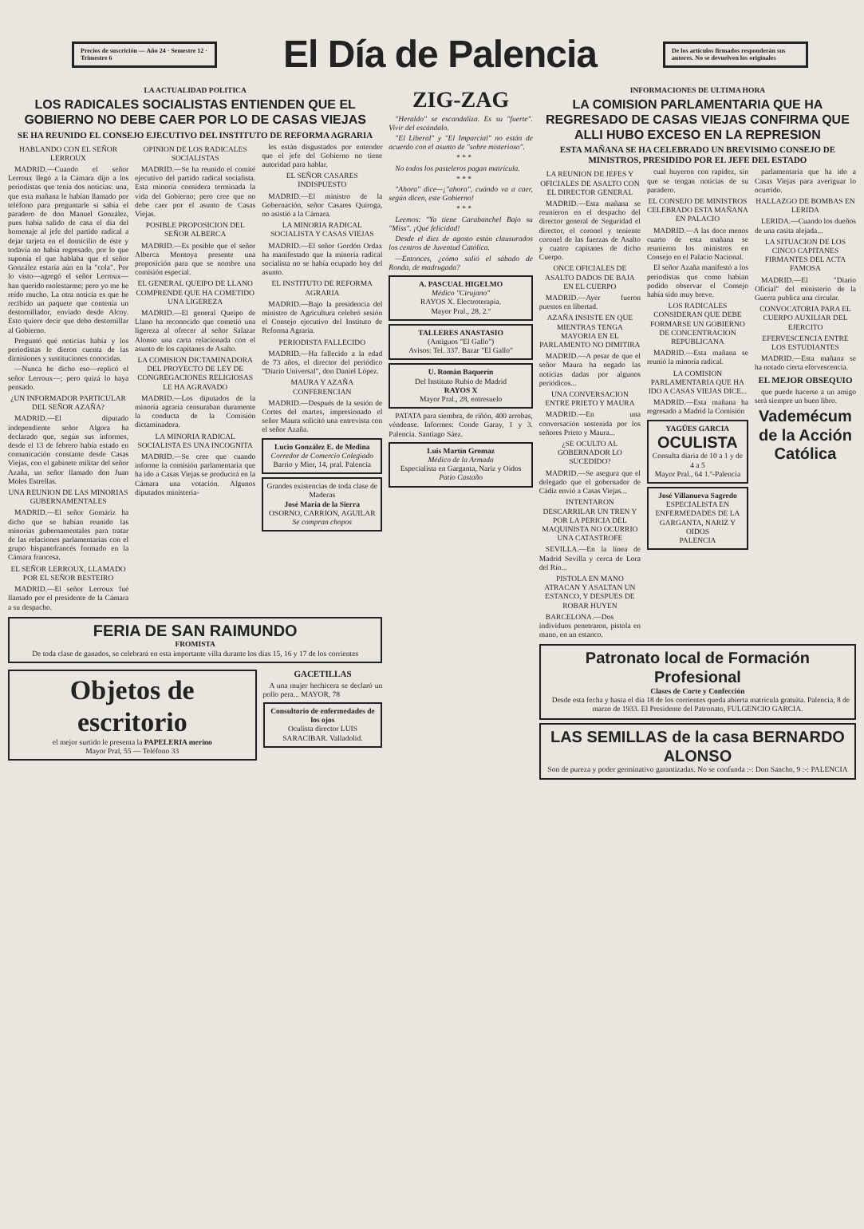Precios de suscrición — Año 24 · Semestre 12 · Trimestre 6
El Día de Palencia
De los artículos firmados responderán sus autores. No se devuelven los originales
LA ACTUALIDAD POLITICA
LOS RADICALES SOCIALISTAS ENTIENDEN QUE EL GOBIERNO NO DEBE CAER POR LO DE CASAS VIEJAS
SE HA REUNIDO EL CONSEJO EJECUTIVO DEL INSTITUTO DE REFORMA AGRARIA
HABLANDO CON EL SEÑOR LERROUX
MADRID.—Cuando el señor Lerroux llegó a la Cámara dijo a los periodistas que tenía dos noticias: una, que esta mañana le habían llamado por teléfono para preguntarle si sabía el paradero de don Manuel González, pues había salido de casa el día del homenaje al jefe del partido radical a dejar tarjeta en el domicilio de éste y todavía no había regresado, por lo que suponía el que hablaba que el señor González estaría aún en la "cola". Por lo visto—agregó el señor Lerroux—han querido molestarme; pero yo me he reído mucho. La otra noticia es que he recibido un paquete que contenía un destornillador, enviado desde Alcoy. Esto quiere decir que debo destornillar al Gobierno.
Preguntó qué noticias había y los periodistas le dieron cuenta de las dimisiones y sustituciones conocidas.
—Nunca he dicho eso—replicó el señor Lerroux—; pero quizá lo haya pensado.
¿UN INFORMADOR PARTICULAR DEL SEÑOR AZAÑA?
MADRID.—El diputado independiente señor Algora ha declarado que, según sus informes, desde el 13 de febrero había estado en comunicación constante desde Casas Viejas, con el gabinete militar del señor Azaña, un señor llamado don Juan Moles Estrellas.
UNA REUNION DE LAS MINORIAS GUBERNAMENTALES
MADRID.—El señor Gomáriz ha dicho que se habían reunido las minorías gubernamentales para tratar de las relaciones parlamentarias con el grupo hispanofrancés formado en la Cámara francesa.
EL SEÑOR LERROUX, LLAMADO POR EL SEÑOR BESTEIRO
MADRID.—El señor Lerroux fué llamado por el presidente de la Cámara a su despacho.
OPINION DE LOS RADICALES SOCIALISTAS
MADRID.—Se ha reunido el comité ejecutivo del partido radical socialista. Esta minoría considera terminada la vida del Gobierno; pero cree que no debe caer por el asunto de Casas Viejas.
POSIBLE PROPOSICION DEL SEÑOR ALBERCA
MADRID.—Es posible que el señor Alberca Montoya presente una proposición para que se nombre una comisión especial.
EL GENERAL QUEIPO DE LLANO COMPRENDE QUE HA COMETIDO UNA LIGEREZA
MADRID.—El general Queipo de Llano ha reconocido que cometió una ligereza al ofrecer al señor Salazar Alonso una carta relacionada con el asunto de los capitanes de Asalto.
LA COMISION DICTAMINADORA DEL PROYECTO DE LEY DE CONGREGACIONES RELIGIOSAS LE HA AGRAVADO
MADRID.—Los diputados de la minoría agraria censuraban duramente la conducta de la Comisión dictaminadora.
LA MINORIA RADICAL SOCIALISTA ES UNA INCOGNITA
MADRID.—Se cree que cuando informe la comisión parlamentaria que ha ido a Casas Viejas se producirá en la Cámara una votación. Algunos diputados ministeria-
les están disgustados por entender que el jefe del Gobierno no tiene autoridad para hablar.
EL SEÑOR CASARES INDISPUESTO
MADRID.—El ministro de la Gobernación, señor Casares Quiroga, no asistió a la Cámara.
LA MINORIA RADICAL SOCIALISTA Y CASAS VIEJAS
MADRID.—El señor Gordón Ordax ha manifestado que la minoría radical socialista no se había ocupado hoy del asunto.
EL INSTITUTO DE REFORMA AGRARIA
MADRID.—Bajo la presidencia del ministro de Agricultura celebró sesión el Consejo ejecutivo del Instituto de Reforma Agraria.
PERIODISTA FALLECIDO
MADRID.—Ha fallecido a la edad de 73 años, el director del periódico "Diario Universal", don Daniel López.
MAURA Y AZAÑA CONFERENCIAN
MADRID.—Después de la sesión de Cortes del martes, impresionado el señor Maura solicitó una entrevista con el señor Azaña.
Lucio González E. de Medina
Corredor de Comercio Colegiado
Barrio y Mier, 14, pral. Palencia
Grandes existencias de toda clase de Maderas
José María de la Sierra
OSORNO, CARRION, AGUILAR
Se compran chopos
FERIA DE SAN RAIMUNDO
FROMISTA
De toda clase de ganados, se celebrará en esta importante villa durante los días 15, 16 y 17 de los corrientes
Objetos de escritorio
el mejor surtido le presenta la PAPELERIA merino
Mayor Pral, 55 — Teléfono 33
GACETILLAS
A una mujer hechicera se declaró un pollo pera... MAYOR, 78
Consultorio de enfermedades de los ojos
Oculista director LUIS SARACIBAR. Valladolid.
ZIG-ZAG
"Heraldo" se escandaliza. Es su "fuerte". Vivir del escándalo.
"El Liberal" y "El Imparcial" no están de acuerdo con el asunto de "sobre misterioso".
* * *
No todos los pasteleros pagan matrícula.
* * *
"Ahora" dice—¡"ahora", cuándo va a caer, según dicen, este Gobierno!
* * *
Leemos: "Ya tiene Carabanchel Bajo su "Miss". ¡Qué felicidad!
Desde el diez de agosto están clausurados los centros de Juventud Católica.
—Entonces, ¿cómo salió el sábado de Ronda, de madrugada?
A. PASCUAL HIGELMO
Médico "Cirujano"
RAYOS X. Electroterapia.
Mayor Pral., 28, 2.º
TALLERES ANASTASIO
(Antiguos "El Gallo")
Avisos: Tel. 337. Bazar "El Gallo"
U. Román Baquerín
Del Instituto Rubio de Madrid
RAYOS X
Mayor Pral., 28, entresuelo
PATATA para siembra, de riñón, 400 arrobas, véndense. Informes: Conde Garay, 1 y 3. Palencia. Santiago Sáez.
Luis Martín Gromaz
Médico de la Armada
Especialista en Garganta, Nariz y Oídos
Patio Castaño
INFORMACIONES DE ULTIMA HORA
LA COMISION PARLAMENTARIA QUE HA REGRESADO DE CASAS VIEJAS CONFIRMA QUE ALLI HUBO EXCESO EN LA REPRESION
ESTA MAÑANA SE HA CELEBRADO UN BREVISIMO CONSEJO DE MINISTROS, PRESIDIDO POR EL JEFE DEL ESTADO
LA REUNION DE JEFES Y OFICIALES DE ASALTO CON EL DIRECTOR GENERAL
MADRID.—Esta mañana se reunieron en el despacho del director general de Seguridad el director, el coronel y teniente coronel de las fuerzas de Asalto y cuatro capitanes de dicho Cuerpo.
ONCE OFICIALES DE ASALTO DADOS DE BAJA EN EL CUERPO
MADRID.—Ayer fueron puestos en libertad.
AZAÑA INSISTE EN QUE MIENTRAS TENGA MAYORIA EN EL PARLAMENTO NO DIMITIRA
MADRID.—A pesar de que el señor Maura ha negado las noticias dadas por algunos periódicos...
UNA CONVERSACION ENTRE PRIETO Y MAURA
MADRID.—En una conversación sostenida por los señores Prieto y Maura...
¿SE OCULTO AL GOBERNADOR LO SUCEDIDO?
MADRID.—Se asegura que el delegado que el gobernador de Cádiz envió a Casas Viejas...
INTENTARON DESCARRILAR UN TREN Y POR LA PERICIA DEL MAQUINISTA NO OCURRIO UNA CATASTROFE
SEVILLA.—En la línea de Madrid Sevilla y cerca de Lora del Río...
PISTOLA EN MANO ATRACAN Y ASALTAN UN ESTANCO, Y DESPUES DE ROBAR HUYEN
BARCELONA.—Dos individuos penetraron, pistola en mano, en un estanco.
cual huyeron con rapidez, sin que se tengan noticias de su paradero.
EL CONSEJO DE MINISTROS CELEBRADO ESTA MAÑANA EN PALACIO
MADRID.—A las doce menos cuarto de esta mañana se reunieron los ministros en Consejo en el Palacio Nacional.
El señor Azaña manifestó a los periodistas que como habían podido observar el Consejo había sido muy breve.
LOS RADICALES CONSIDERAN QUE DEBE FORMARSE UN GOBIERNO DE CONCENTRACION REPUBLICANA
MADRID.—Esta mañana se reunió la minoría radical.
LA COMISION PARLAMENTARIA QUE HA IDO A CASAS VIEJAS DICE...
MADRID.—Esta mañana ha regresado a Madrid la Comisión
YAGÜES GARCIA
OCULISTA
Consulta diaria de 10 a 1 y de 4 a 5
Mayor Pral., 64 1.º-Palencia
José Villanueva Sagredo
ESPECIALISTA EN ENFERMEDADES DE LA GARGANTA, NARIZ Y OIDOS
PALENCIA
parlamentaria que ha ido a Casas Viejas para averiguar lo ocurrido.
HALLAZGO DE BOMBAS EN LERIDA
LERIDA.—Cuando los dueños de una casita alejada...
LA SITUACION DE LOS CINCO CAPITANES FIRMANTES DEL ACTA FAMOSA
MADRID.—El "Diario Oficial" del ministerio de la Guerra publica una circular.
CONVOCATORIA PARA EL CUERPO AUXILIAR DEL EJERCITO
EFERVESCENCIA ENTRE LOS ESTUDIANTES
MADRID.—Esta mañana se ha notado cierta efervescencia.
EL MEJOR OBSEQUIO
que puede hacerse a un amigo será siempre un buen libro.
Vademécum de la Acción Católica
Patronato local de Formación Profesional
Clases de Corte y Confección
Desde esta fecha y hasta el día 18 de los corrientes queda abierta matrícula gratuita. Palencia, 8 de marzo de 1933. El Presidente del Patronato, FULGENCIO GARCIA.
LAS SEMILLAS de la casa BERNARDO ALONSO
Son de pureza y poder germinativo garantizadas. No se confunda :-: Don Sancho, 9 :-: PALENCIA